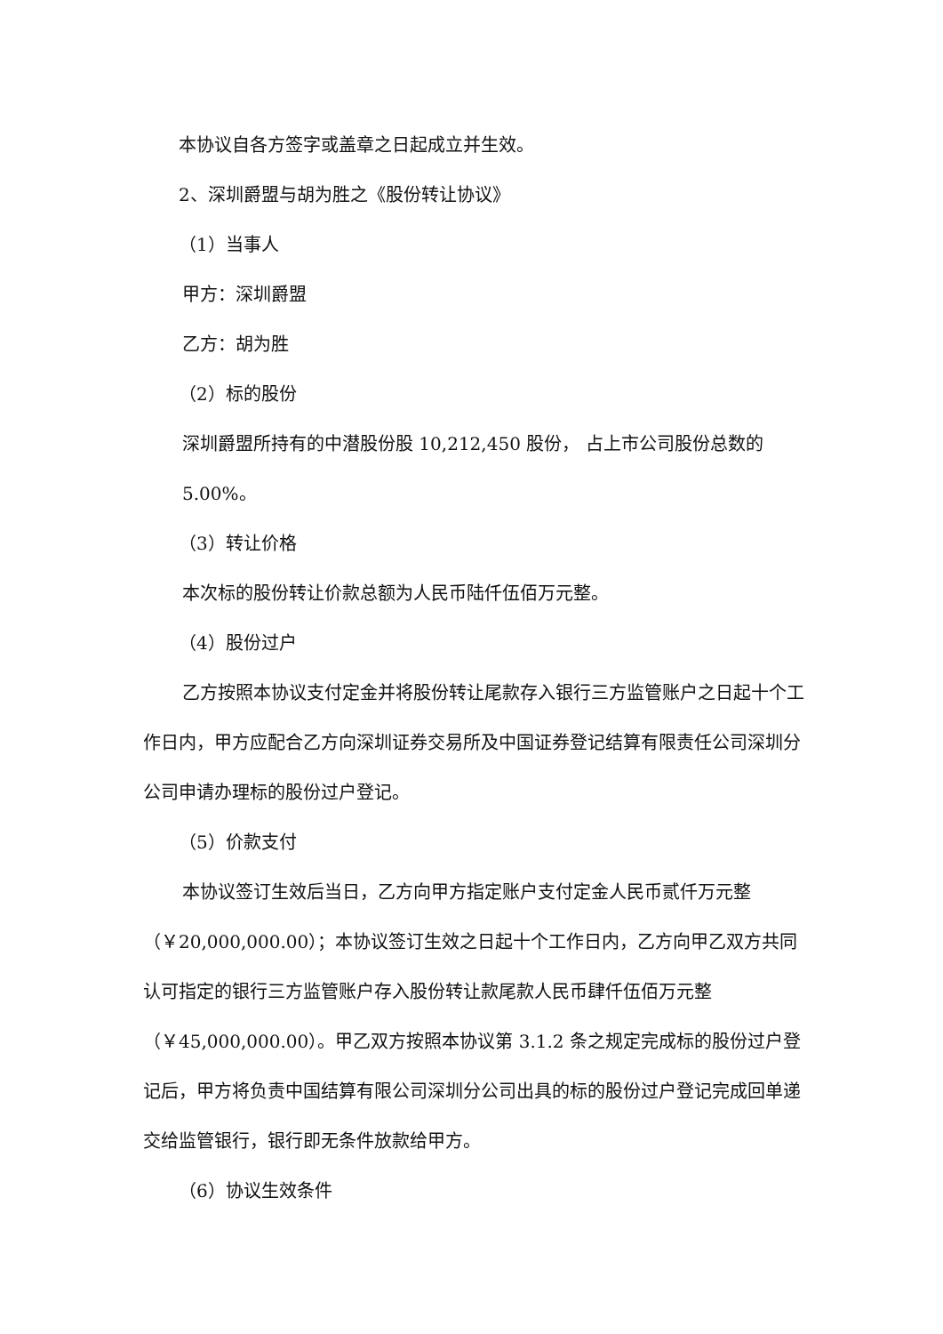本协议自各方签字或盖章之日起成立并生效。
2、深圳爵盟与胡为胜之《股份转让协议》
（1）当事人
甲方：深圳爵盟
乙方：胡为胜
（2）标的股份
深圳爵盟所持有的中潜股份股 10,212,450 股份， 占上市公司股份总数的 5.00%。
（3）转让价格
本次标的股份转让价款总额为人民币陆仟伍佰万元整。
（4）股份过户
乙方按照本协议支付定金并将股份转让尾款存入银行三方监管账户之日起十个工作日内，甲方应配合乙方向深圳证券交易所及中国证券登记结算有限责任公司深圳分公司申请办理标的股份过户登记。
（5）价款支付
本协议签订生效后当日，乙方向甲方指定账户支付定金人民币贰仟万元整（￥20,000,000.00）；本协议签订生效之日起十个工作日内，乙方向甲乙双方共同认可指定的银行三方监管账户存入股份转让款尾款人民币肆仟伍佰万元整（￥45,000,000.00）。甲乙双方按照本协议第 3.1.2 条之规定完成标的股份过户登记后，甲方将负责中国结算有限公司深圳分公司出具的标的股份过户登记完成回单递交给监管银行，银行即无条件放款给甲方。
（6）协议生效条件